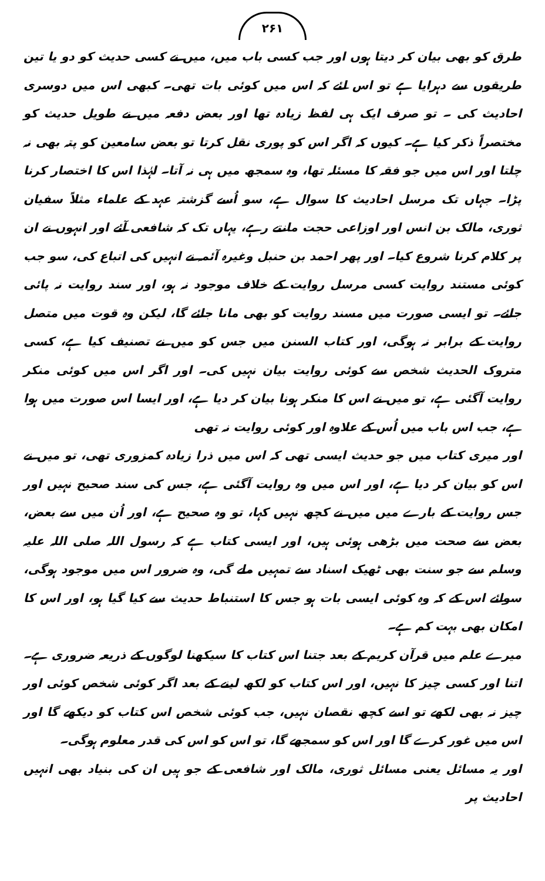۲۶۱
طرق کو بھی بیان کر دیتا ہوں اور جب کسی باب میں، میں نے کسی حدیث کو دو یا تین طریقوں سے دہرایا ہے تو اس لئے کہ اس میں کوئی بات تھی۔ کبھی اس میں دوسری احادیث کی ۔ تو صرف ایک ہی لفظ زیادہ تھا اور بعض دفعہ میں نے طویل حدیث کو مختصراً ذکر کیا ہے۔ کیوں کہ اگر اس کو پوری نقل کرتا تو بعض سامعین کو پتہ بھی نہ چلتا اور اس میں جو فقہ کا مسئلہ تھا، وہ سمجھ میں ہی نہ آتا۔ لہٰذا اس کا اختصار کرنا پڑا۔ جہاں تک مرسل احادیث کا سوال ہے، سو اُسے گزشتہ عہد کے علماء مثلاً سفیان ثوری، مالک بن انس اور اوزاعی حجت مانتے رہے، یہاں تک کہ شافعی آئے اور انہوں نے ان پر کلام کرنا شروع کیا۔ اور پھر احمد بن حنبل وغیرہ آئمہ نے انہیں کی اتباع کی، سو جب کوئی مستند روایت کسی مرسل روایت کے خلاف موجود نہ ہو، اور سند روایت نہ پائی جائے۔ تو ایسی صورت میں مسند روایت کو بھی مانا جائے گا، لیکن وہ قوت میں متصل روایت کے برابر نہ ہوگی، اور کتاب السنن میں جس کو میں نے تصنیف کیا ہے، کسی متروک الحدیث شخص سے کوئی روایت بیان نہیں کی۔ اور اگر اس میں کوئی منکر روایت آگئی ہے، تو میں نے اس کا منکر ہونا بیان کر دیا ہے، اور ایسا اس صورت میں ہوا ہے، جب اس باب میں اُس کے علاوہ اور کوئی روایت نہ تھی
اور میری کتاب میں جو حدیث ایسی تھی کہ اس میں ذرا زیادہ کمزوری تھی، تو میں نے اس کو بیان کر دیا ہے، اور اس میں وہ روایت آگئی ہے، جس کی سند صحیح نہیں اور جس روایت کے بارے میں میں نے کچھ نہیں کہا، تو وہ صحیح ہے، اور اُن میں سے بعض، بعض سے صحت میں بڑھی ہوئی ہیں، اور ایسی کتاب ہے کہ رسول اللہ صلی اللہ علیہ وسلم سے جو سنت بھی ٹھیک اسناد سے تمہیں ملے گی، وہ ضرور اس میں موجود ہوگی، سوائے اس کے کہ وہ کوئی ایسی بات ہو جس کا استنباط حدیث سے کیا گیا ہو، اور اس کا امکان بھی بہت کم ہے۔
میرے علم میں قرآن کریم کے بعد جتنا اس کتاب کا سیکھنا لوگوں کے ذریعہ ضروری ہے۔ اتنا اور کسی چیز کا نہیں، اور اس کتاب کو لکھ لینے کے بعد اگر کوئی شخص کوئی اور چیز نہ بھی لکھے تو اسے کچھ نقصان نہیں، جب کوئی شخص اس کتاب کو دیکھے گا اور اس میں غور کرے گا اور اس کو سمجھے گا، تو اس کو اس کی قدر معلوم ہوگی۔
اور یہ مسائل یعنی مسائل ثوری، مالک اور شافعی کے جو ہیں ان کی بنیاد بھی انہیں احادیث پر